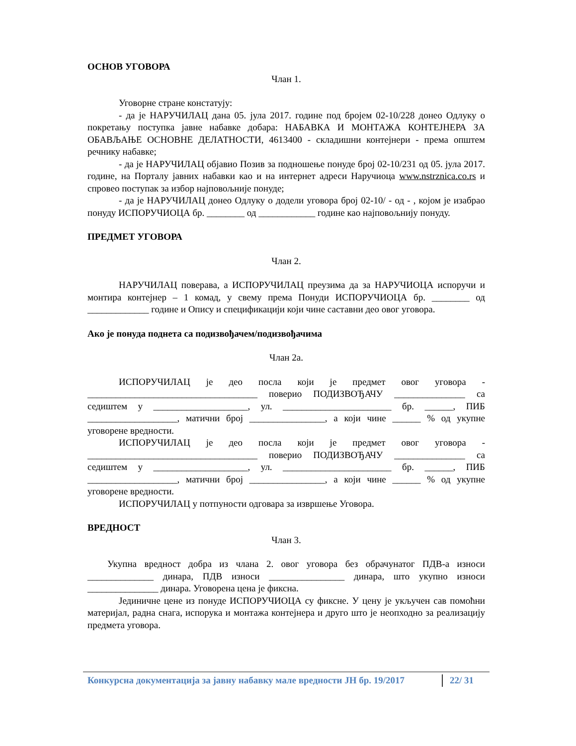ОСНОВ УГОВОРА
Члан 1.
Уговорне стране констатују:
- да је НАРУЧИЛАЦ дана 05. јула 2017. године под бројем 02-10/228 донео Одлуку о покретању поступка јавне набавке добара: НАБАВКА И МОНТАЖА КОНТЕЈНЕРА ЗА ОБАВЉАЊЕ ОСНОВНЕ ДЕЛАТНОСТИ, 4613400 - складишни контејнери - према општем речнику набавке;
- да је НАРУЧИЛАЦ објавио Позив за подношење понуде број 02-10/231 од 05. јула 2017. године, на Порталу јавних набавки као и на интернет адреси Наручиоца www.nstrznica.co.rs и спровео поступак за избор најповољније понуде;
- да је НАРУЧИЛАЦ донео Одлуку о додели уговора број 02-10/ - од - , којом је изабрао понуду ИСПОРУЧИОЦА бр. ________ од ____________ године као најповољнију понуду.
ПРЕДМЕТ УГОВОРА
Члан 2.
НАРУЧИЛАЦ поверава, а ИСПОРУЧИЛАЦ преузима да за НАРУЧИОЦА испоручи и монтира контејнер – 1 комад, у свему према Понуди ИСПОРУЧИОЦА бр. ________ од _____________ године и Опису и спецификацији који чине саставни део овог уговора.
Ако је понуда поднета са подизвођачем/подизвођачима
Члан 2а.
ИСПОРУЧИЛАЦ је део посла који је предмет овог уговора - ____________________________________ поверио ПОДИЗВОЂАЧУ _______________ са седиштем у ____________________, ул. _______________________ бр. ______, ПИБ ___________________, матични број ________________, а који чине ______ % од укупне уговорене вредности.
ИСПОРУЧИЛАЦ је део посла који је предмет овог уговора - ____________________________________ поверио ПОДИЗВОЂАЧУ _______________ са седиштем у ____________________, ул. _______________________ бр. ______, ПИБ ___________________, матични број ________________, а који чине ______ % од укупне уговорене вредности.
ИСПОРУЧИЛАЦ у потпуности одговара за извршење Уговора.
ВРЕДНОСТ
Члан 3.
Укупна вредност добра из члана 2. овог уговора без обрачунатог ПДВ-а износи ______________ динара, ПДВ износи ________________ динара, што укупно износи _______________ динара. Уговорена цена је фиксна.
Јединичне цене из понуде ИСПОРУЧИОЦА су фиксне. У цену је укључен сав помоћни материјал, радна снага, испорука и монтажа контејнера и друго што је неопходно за реализацију предмета уговора.
Конкурсна документација за јавну набавку мале вредности ЈН бр. 19/2017 22/ 31